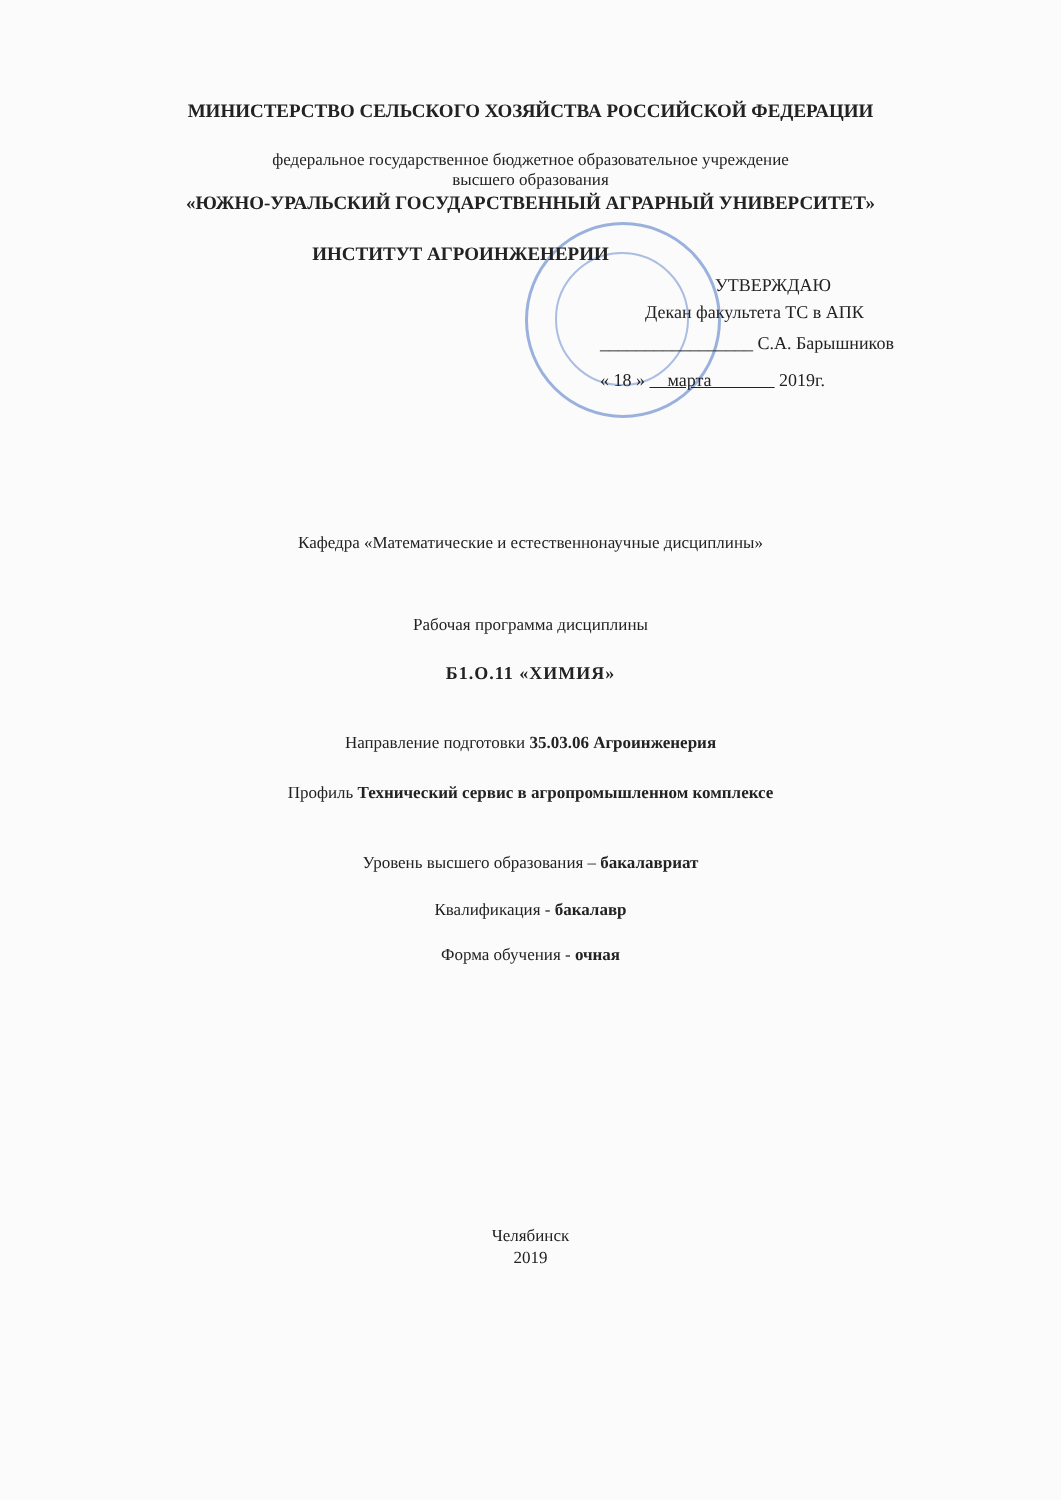МИНИСТЕРСТВО СЕЛЬСКОГО ХОЗЯЙСТВА РОССИЙСКОЙ ФЕДЕРАЦИИ
федеральное государственное бюджетное образовательное учреждение
высшего образования
«ЮЖНО-УРАЛЬСКИЙ ГОСУДАРСТВЕННЫЙ АГРАРНЫЙ УНИВЕРСИТЕТ»
ИНСТИТУТ АГРОИНЖЕНЕРИИ
УТВЕРЖДАЮ
Декан факультета ТС в АПК
_________________ С.А. Барышников
« 18 » марта 2019г.
Кафедра «Математические и естественнонаучные дисциплины»
Рабочая программа дисциплины
Б1.О.11 «ХИМИЯ»
Направление подготовки 35.03.06 Агроинженерия
Профиль Технический сервис в агропромышленном комплексе
Уровень высшего образования – бакалавриат
Квалификация - бакалавр
Форма обучения - очная
Челябинск
2019